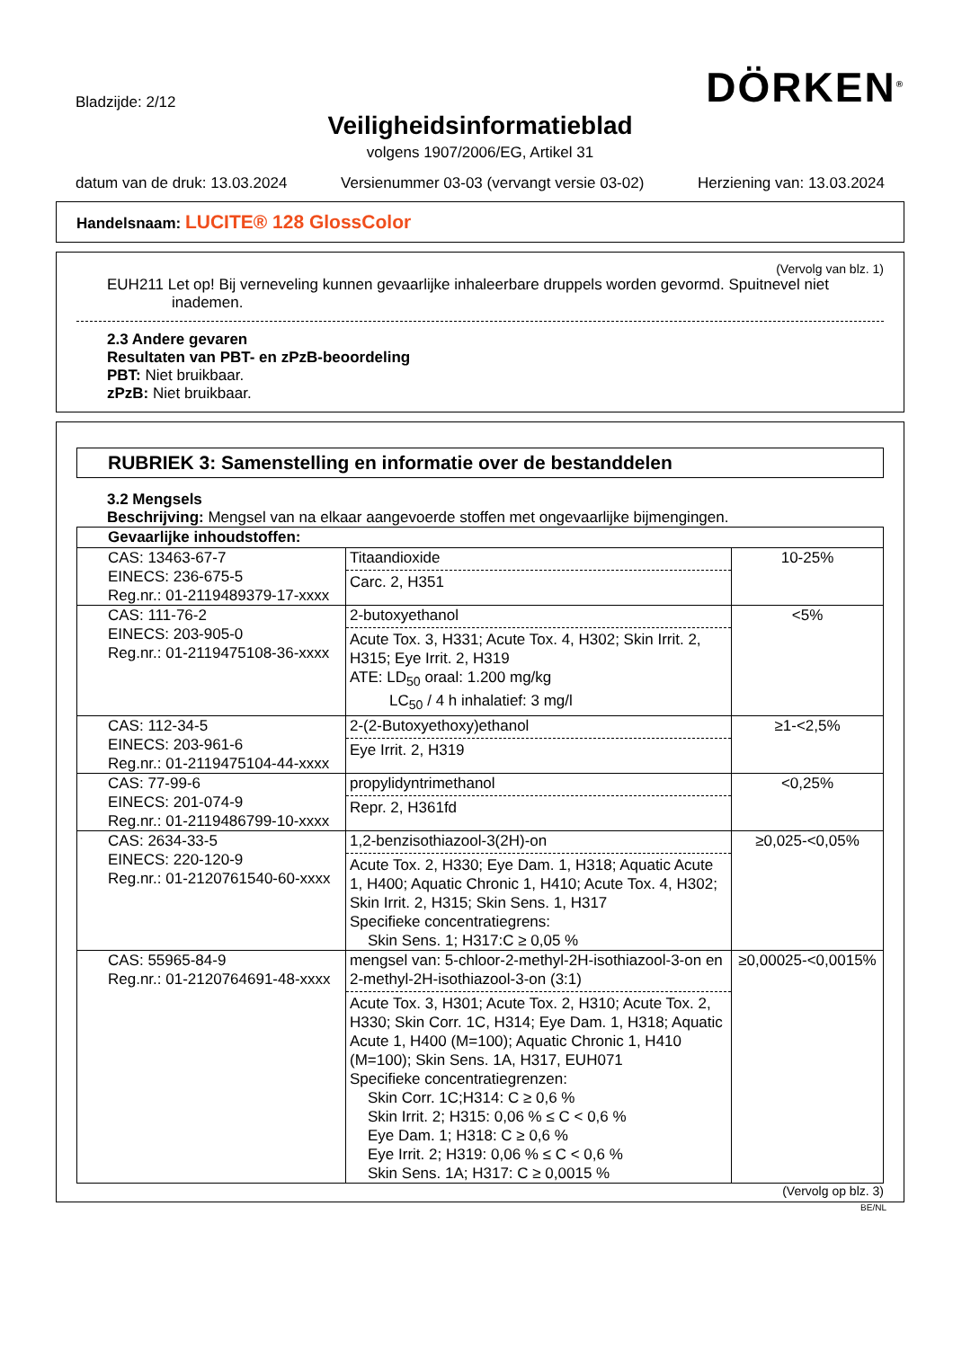Bladzijde: 2/12
DÖRKEN<sup>®</sup>
Veiligheidsinformatieblad
volgens 1907/2006/EG, Artikel 31
datum van de druk: 13.03.2024 Versienummer 03-03 (vervangt versie 03-02) Herziening van: 13.03.2024
Handelsnaam: LUCITE® 128 GlossColor
(Vervolg van blz. 1)
EUH211 Let op! Bij verneveling kunnen gevaarlijke inhaleerbare druppels worden gevormd. Spuitnevel niet
inademen.
2.3 Andere gevaren
Resultaten van PBT- en zPzB-beoordeling
PBT: Niet bruikbaar.
zPzB: Niet bruikbaar.
RUBRIEK 3: Samenstelling en informatie over de bestanddelen
3.2 Mengsels
Beschrijving: Mengsel van na elkaar aangevoerde stoffen met ongevaarlijke bijmengingen.
| Gevaarlijke inhoudstoffen: | | |
| --- | --- | --- |
| CAS: 13463-67-7 EINECS: 236-675-5 Reg.nr.: 01-2119489379-17-xxxx | Titaandioxide Carc. 2, H351 | 10-25% |
| CAS: 111-76-2 EINECS: 203-905-0 Reg.nr.: 01-2119475108-36-xxxx | 2-butoxyethanol Acute Tox. 3, H331; Acute Tox. 4, H302; Skin Irrit. 2, H315; Eye Irrit. 2, H319 ATE: LD<sub>50</sub> oraal: 1.200 mg/kg LC<sub>50</sub> / 4 h inhalatief: 3 mg/l | <5% |
| CAS: 112-34-5 EINECS: 203-961-6 Reg.nr.: 01-2119475104-44-xxxx | 2-(2-Butoxyethoxy)ethanol Eye Irrit. 2, H319 | ≥1-<2,5% |
| CAS: 77-99-6 EINECS: 201-074-9 Reg.nr.: 01-2119486799-10-xxxx | propylidyntrimethanol Repr. 2, H361fd | <0,25% |
| CAS: 2634-33-5 EINECS: 220-120-9 Reg.nr.: 01-2120761540-60-xxxx | 1,2-benzisothiazool-3(2H)-on Acute Tox. 2, H330; Eye Dam. 1, H318; Aquatic Acute 1, H400; Aquatic Chronic 1, H410; Acute Tox. 4, H302; Skin Irrit. 2, H315; Skin Sens. 1, H317 Specifieke concentratiegrens: Skin Sens. 1; H317:C ≥ 0,05 % | ≥0,025-<0,05% |
| CAS: 55965-84-9 Reg.nr.: 01-2120764691-48-xxxx | mengsel van: 5-chloor-2-methyl-2H-isothiazool-3-on en 2-methyl-2H-isothiazool-3-on (3:1) Acute Tox. 3, H301; Acute Tox. 2, H310; Acute Tox. 2, H330; Skin Corr. 1C, H314; Eye Dam. 1, H318; Aquatic Acute 1, H400 (M=100); Aquatic Chronic 1, H410 (M=100); Skin Sens. 1A, H317, EUH071 Specifieke concentratiegrenzen: Skin Corr. 1C;H314: C ≥ 0,6 % Skin Irrit. 2; H315: 0,06 % ≤ C < 0,6 % Eye Dam. 1; H318: C ≥ 0,6 % Eye Irrit. 2; H319: 0,06 % ≤ C < 0,6 % Skin Sens. 1A; H317: C ≥ 0,0015 % | ≥0,00025-<0,0015% |
(Vervolg op blz. 3)
BE/NL